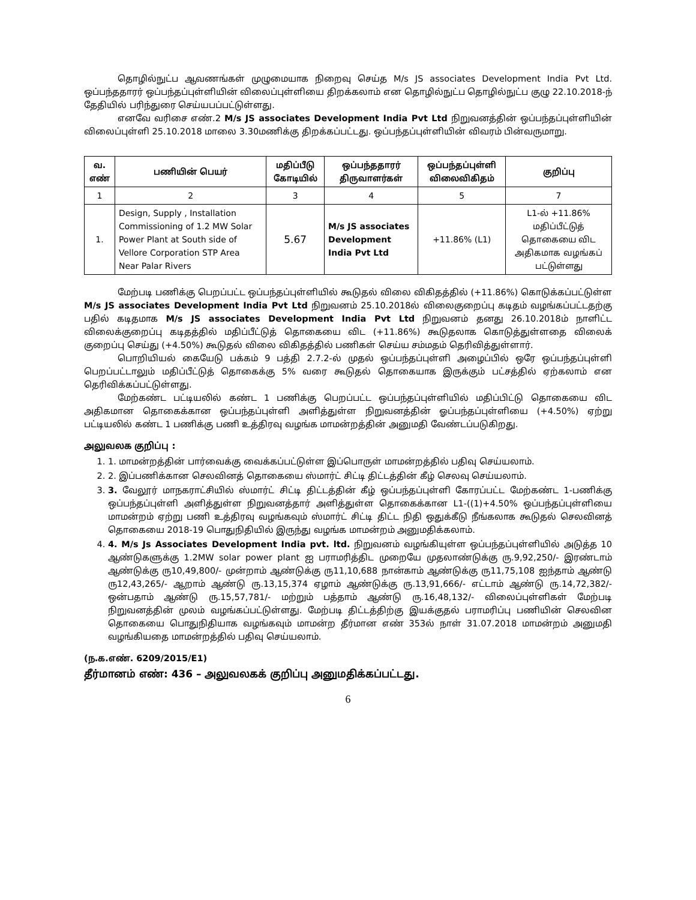தொழில்நுட்ப ஆவணங்கள் முழுமையாக நிறைவு செய்த M/s JS associates Development India Pvt Ltd. ஒப்பந்ததாரர் ஒப்பந்தப்புள்ளியின் விலைப்புள்ளியை திறக்கலாம் என தொழில்நுட்ப தொழில்நுட்ப குழு 22.10.2018-ந் தேதியில் பரிந்துரை செய்யபப்பட்டுள்ளது.
எனவே வரிசை எண்.2 M/s JS associates Development India Pvt Ltd நிறுவனத்தின் ஒப்பந்தப்புள்ளியின் விலைப்புள்ளி 25.10.2018 மாலை 3.30மணிக்கு திறக்கப்பட்டது. ஒப்பந்தப்புள்ளியின் விவரம் பின்வருமாறு.
| வ. எண் | பணியின் பெயர் | மதிப்பீடு கோடியில் | ஒப்பந்ததாரர் திருவாளர்கள் | ஒப்பந்தப்புள்ளி விலைவிகிதம் | குறிப்பு |
| --- | --- | --- | --- | --- | --- |
| 1 | 2 | 3 | 4 | 5 | 7 |
| 1. | Design, Supply , Installation Commissioning of 1.2 MW Solar Power Plant at South side of Vellore Corporation STP Area Near Palar Rivers | 5.67 | M/s JS associates Development India Pvt Ltd | +11.86% (L1) | L1-ல் +11.86% மதிப்பீட்டுத் தொகையை விட அதிகமாக வழங்கப் பட்டுள்ளது |
மேற்படி பணிக்கு பெறப்பட்ட ஒப்பந்தப்புள்ளியில் கூடுதல் விலை விகிதத்தில் (+11.86%) கொடுக்கப்பட்டுள்ள M/s JS associates Development India Pvt Ltd நிறுவனம் 25.10.2018ல் விலைகுறைப்பு கடிதம் வழங்கப்பட்டதற்கு பதில் கடிதமாக M/s JS associates Development India Pvt Ltd நிறுவனம் தனது 26.10.2018ம் நாளிட்ட விலைக்குறைப்பு கடிதத்தில் மதிப்பீட்டுத் தொகையை விட (+11.86%) கூடுதலாக கொடுத்துள்ளதை விலைக் குறைப்பு செய்து (+4.50%) கூடுதல் விலை விகிதத்தில் பணிகள் செய்ய சம்மதம் தெரிவித்துள்ளார்.
பொறியியல் கையேடு பக்கம் 9 பத்தி 2.7.2-ல் முதல் ஒப்பந்தப்புள்ளி அழைப்பில் ஒரே ஒப்பந்தப்புள்ளி பெறப்பட்டாலும் மதிப்பீட்டுத் தொகைக்கு 5% வரை கூடுதல் தொகையாக இருக்கும் பட்சத்தில் ஏற்கலாம் என தெரிவிக்கப்பட்டுள்ளது.
மேற்கண்ட பட்டியலில் கண்ட 1 பணிக்கு பெறப்பட்ட ஒப்பந்தப்புள்ளியில் மதிப்பிட்டு தொகையை விட அதிகமான தொகைக்கான ஒப்பந்தப்புள்ளி அளித்துள்ள நிறுவனத்தின் ஓப்பந்தப்புள்ளியை (+4.50%) ஏற்று பட்டியலில் கண்ட 1 பணிக்கு பணி உத்திரவு வழங்க மாமன்றத்தின் அனுமதி வேண்டப்படுகிறது.
அலுவலக குறிப்பு :
1. 1. மாமன்றத்தின் பார்வைக்கு வைக்கப்பட்டுள்ள இப்பொருள் மாமன்றத்தில் பதிவு செய்யலாம்.
2. 2. இப்பணிக்கான செலவினத் தொகையை ஸ்மார்ட் சிட்டி திட்டத்தின் கீழ் செலவு செய்யலாம்.
3. 3. வேலூர் மாநகராட்சியில் ஸ்மார்ட் சிட்டி திட்டத்தின் கீழ் ஒப்பந்தப்புள்ளி கோரப்பட்ட மேற்கண்ட 1-பணிக்கு ஒப்பந்தப்புள்ளி அளித்துள்ள நிறுவனத்தார் அளித்துள்ள தொகைக்கான L1-((1)+4.50% ஒப்பந்தப்புள்ளியை மாமன்றம் ஏற்று பணி உத்திரவு வழங்கவும் ஸ்மார்ட் சிட்டி திட்ட நிதி ஒதுக்கீடு நீங்கலாக கூடுதல் செலவினத் தொகையை 2018-19 பொதுநிதியில் இருந்து வழங்க மாமன்றம் அனுமதிக்கலாம்.
4. 4. M/s Js Associates Development India pvt. ltd. நிறுவனம் வழங்கியுள்ள ஒப்பந்தப்புள்ளியில் அடுத்த 10 ஆண்டுகளுக்கு 1.2MW solar power plant ஐ பராமரித்திட முறையே முதலாண்டுக்கு ரு.9,92,250/- இரண்டாம் ஆண்டுக்கு ரு10,49,800/- முன்றாம் ஆண்டுக்கு ரு11,10,688 நான்காம் ஆண்டுக்கு ரு11,75,108 ஐந்தாம் ஆண்டு ரு12,43,265/- ஆறாம் ஆண்டு ரு.13,15,374 ஏழாம் ஆண்டுக்கு ரு.13,91,666/- எட்டாம் ஆண்டு ரு.14,72,382/- ஒன்பதாம் ஆண்டு ரு.15,57,781/- மற்றும் பத்தாம் ஆண்டு ரு.16,48,132/- விலைப்புள்ளிகள் மேற்படி நிறுவனத்தின் முலம் வழங்கப்பட்டுள்ளது. மேற்படி திட்டத்திற்கு இயக்குதல் பராமரிப்பு பணியின் செலவின தொகையை பொதுநிதியாக வழங்கவும் மாமன்ற தீர்மான எண் 353ல் நாள் 31.07.2018 மாமன்றம் அனுமதி வழங்கியதை மாமன்றத்தில் பதிவு செய்யலாம்.
(ந.க.எண். 6209/2015/E1)
தீர்மானம் எண்: 436 – அலுவலகக் குறிப்பு அனுமதிக்கப்பட்டது.
6